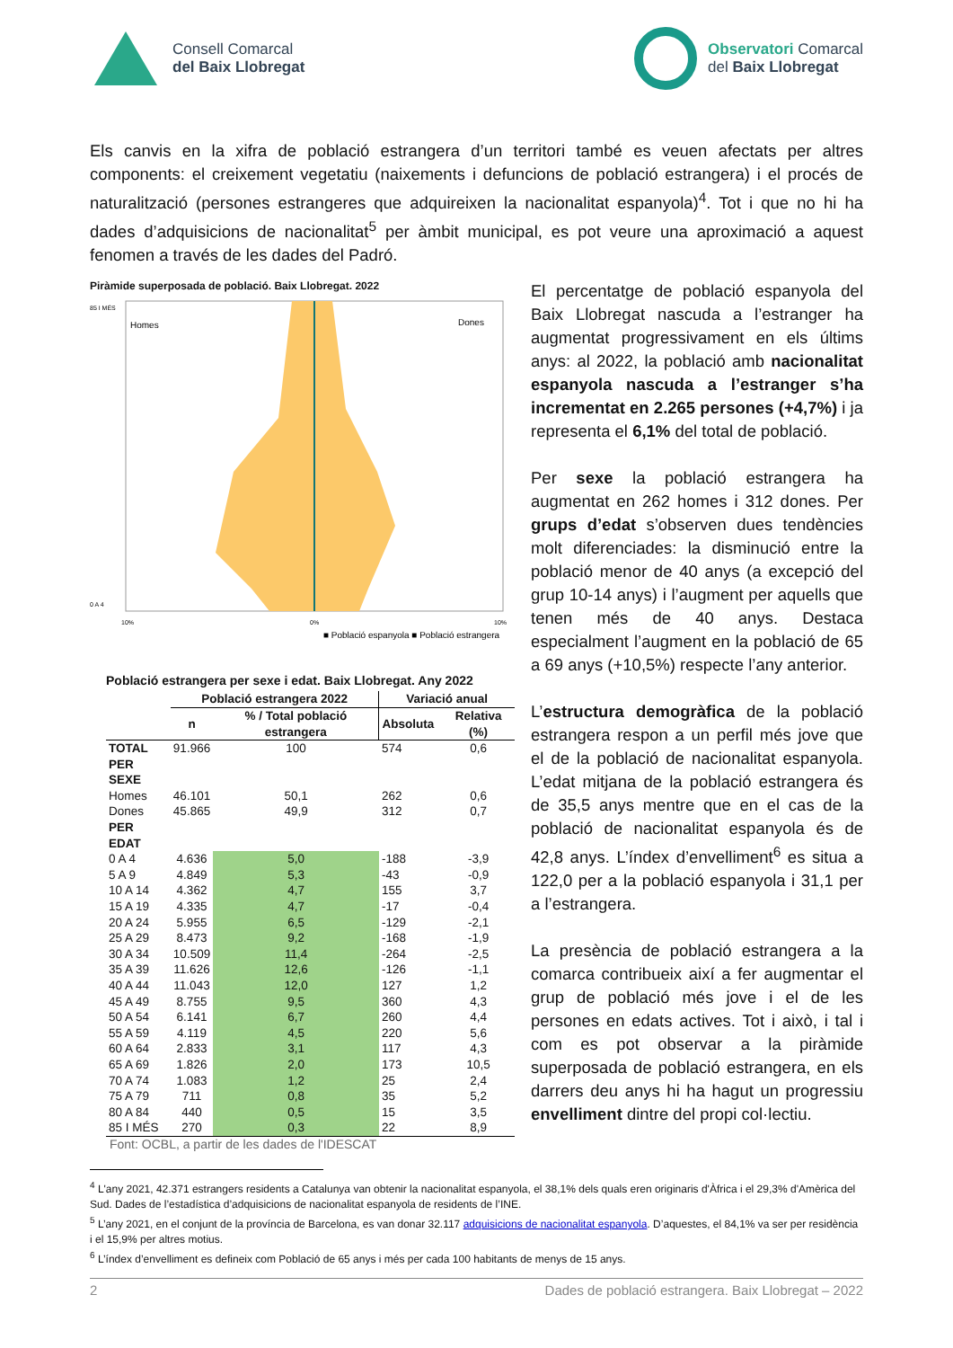Consell Comarcal
del Baix Llobregat
Observatori Comarcal
del Baix Llobregat
Els canvis en la xifra de població estrangera d’un territori també es veuen afectats per altres components: el creixement vegetatiu (naixements i defuncions de població estrangera) i el procés de naturalització (persones estrangeres que adquireixen la nacionalitat espanyola)<sup>4</sup>. Tot i que no hi ha dades d’adquisicions de nacionalitat<sup>5</sup> per àmbit municipal, es pot veure una aproximació a aquest fenomen a través de les dades del Padró.
Piràmide superposada de població. Baix Llobregat. 2022
Homes
Dones
85 I MÉS
0 A 4
10%
0%
10%
■ Població espanyola ■ Població estrangera
Població estrangera per sexe i edat. Baix Llobregat. Any 2022
| | Població estrangera 2022 | | Variació anual | | |
| --- | --- | --- | --- | --- | --- |
| | n | % / Total població estrangera | Absoluta | | Relativa (%) |
| TOTAL | 91.966 | 100 | 574 | | 0,6 |
| PER SEXE | | | | | |
| Homes | 46.101 | 50,1 | 262 | | 0,6 |
| Dones | 45.865 | 49,9 | 312 | | 0,7 |
| PER EDAT | | | | | |
| 0 A 4 | 4.636 | 5,0 | -188 | | -3,9 |
| 5 A 9 | 4.849 | 5,3 | -43 | | -0,9 |
| 10 A 14 | 4.362 | 4,7 | 155 | | 3,7 |
| 15 A 19 | 4.335 | 4,7 | -17 | | -0,4 |
| 20 A 24 | 5.955 | 6,5 | -129 | | -2,1 |
| 25 A 29 | 8.473 | 9,2 | -168 | | -1,9 |
| 30 A 34 | 10.509 | 11,4 | -264 | | -2,5 |
| 35 A 39 | 11.626 | 12,6 | -126 | | -1,1 |
| 40 A 44 | 11.043 | 12,0 | 127 | | 1,2 |
| 45 A 49 | 8.755 | 9,5 | 360 | | 4,3 |
| 50 A 54 | 6.141 | 6,7 | 260 | | 4,4 |
| 55 A 59 | 4.119 | 4,5 | 220 | | 5,6 |
| 60 A 64 | 2.833 | 3,1 | 117 | | 4,3 |
| 65 A 69 | 1.826 | 2,0 | 173 | | 10,5 |
| 70 A 74 | 1.083 | 1,2 | 25 | | 2,4 |
| 75 A 79 | 711 | 0,8 | 35 | | 5,2 |
| 80 A 84 | 440 | 0,5 | 15 | | 3,5 |
| 85 I MÉS | 270 | 0,3 | 22 | | 8,9 |
Font: OCBL, a partir de les dades de l'IDESCAT
El percentatge de població espanyola del Baix Llobregat nascuda a l’estranger ha augmentat progressivament en els últims anys: al 2022, la població amb nacionalitat espanyola nascuda a l’estranger s’ha incrementat en 2.265 persones (+4,7%) i ja representa el 6,1% del total de població.
Per sexe la població estrangera ha augmentat en 262 homes i 312 dones. Per grups d’edat s’observen dues tendències molt diferenciades: la disminució entre la població menor de 40 anys (a excepció del grup 10-14 anys) i l’augment per aquells que tenen més de 40 anys. Destaca especialment l’augment en la població de 65 a 69 anys (+10,5%) respecte l’any anterior.
L’estructura demogràfica de la població estrangera respon a un perfil més jove que el de la població de nacionalitat espanyola. L’edat mitjana de la població estrangera és de 35,5 anys mentre que en el cas de la població de nacionalitat espanyola és de 42,8 anys. L’índex d’envelliment<sup>6</sup> es situa a 122,0 per a la població espanyola i 31,1 per a l’estrangera.
La presència de població estrangera a la comarca contribueix així a fer augmentar el grup de població més jove i el de les persones en edats actives. Tot i això, i tal i com es pot observar a la piràmide superposada de població estrangera, en els darrers deu anys hi ha hagut un progressiu envelliment dintre del propi col·lectiu.
<sup>4</sup> L'any 2021, 42.371 estrangers residents a Catalunya van obtenir la nacionalitat espanyola, el 38,1% dels quals eren originaris d'Àfrica i el 29,3% d'Amèrica del Sud. Dades de l’estadística d’adquisicions de nacionalitat espanyola de residents de l’INE.
<sup>5</sup> L’any 2021, en el conjunt de la província de Barcelona, es van donar 32.117 adquisicions de nacionalitat espanyola. D’aquestes, el 84,1% va ser per residència i el 15,9% per altres motius.
<sup>6</sup> L’índex d’envelliment es defineix com Població de 65 anys i més per cada 100 habitants de menys de 15 anys.
2 Dades de població estrangera. Baix Llobregat – 2022